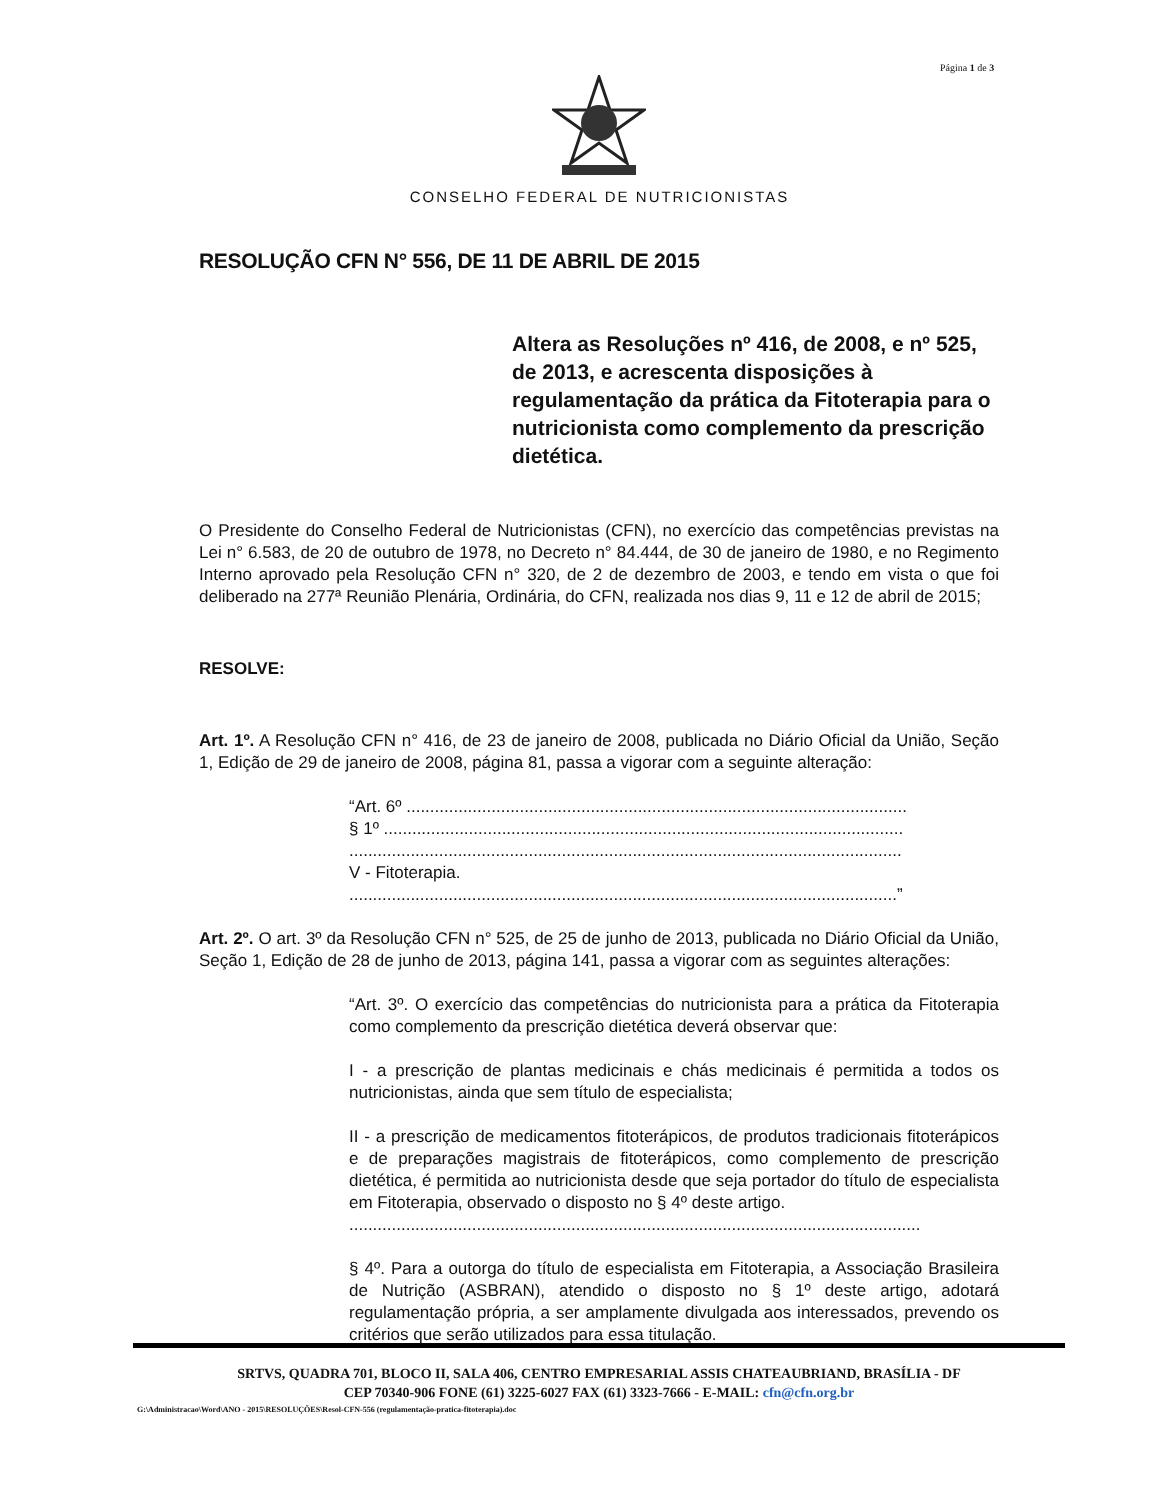Página 1 de 3
CONSELHO FEDERAL DE NUTRICIONISTAS
RESOLUÇÃO CFN N° 556, DE 11 DE ABRIL DE 2015
Altera as Resoluções nº 416, de 2008, e nº 525, de 2013, e acrescenta disposições à regulamentação da prática da Fitoterapia para o nutricionista como complemento da prescrição dietética.
O Presidente do Conselho Federal de Nutricionistas (CFN), no exercício das competências previstas na Lei n° 6.583, de 20 de outubro de 1978, no Decreto n° 84.444, de 30 de janeiro de 1980, e no Regimento Interno aprovado pela Resolução CFN n° 320, de 2 de dezembro de 2003, e tendo em vista o que foi deliberado na 277ª Reunião Plenária, Ordinária, do CFN, realizada nos dias 9, 11 e 12 de abril de 2015;
RESOLVE:
Art. 1º. A Resolução CFN n° 416, de 23 de janeiro de 2008, publicada no Diário Oficial da União, Seção 1, Edição de 29 de janeiro de 2008, página 81, passa a vigorar com a seguinte alteração:
“Art. 6º ..........................................................................................................
§ 1º ..............................................................................................................
.....................................................................................................................
V - Fitoterapia.
....................................................................................................................”
Art. 2º. O art. 3º da Resolução CFN n° 525, de 25 de junho de 2013, publicada no Diário Oficial da União, Seção 1, Edição de 28 de junho de 2013, página 141, passa a vigorar com as seguintes alterações:
“Art. 3º. O exercício das competências do nutricionista para a prática da Fitoterapia como complemento da prescrição dietética deverá observar que:
I - a prescrição de plantas medicinais e chás medicinais é permitida a todos os nutricionistas, ainda que sem título de especialista;
II - a prescrição de medicamentos fitoterápicos, de produtos tradicionais fitoterápicos e de preparações magistrais de fitoterápicos, como complemento de prescrição dietética, é permitida ao nutricionista desde que seja portador do título de especialista em Fitoterapia, observado o disposto no § 4º deste artigo.
.........................................................................................................................
§ 4º. Para a outorga do título de especialista em Fitoterapia, a Associação Brasileira de Nutrição (ASBRAN), atendido o disposto no § 1º deste artigo, adotará regulamentação própria, a ser amplamente divulgada aos interessados, prevendo os critérios que serão utilizados para essa titulação.
SRTVS, QUADRA 701, BLOCO II, SALA 406, CENTRO EMPRESARIAL ASSIS CHATEAUBRIAND, BRASÍLIA - DF
CEP 70340-906 FONE (61) 3225-6027 FAX (61) 3323-7666 - E-MAIL: cfn@cfn.org.br
G:\Administracao\Word\ANO - 2015\RESOLUÇÕES\Resol-CFN-556 (regulamentação-pratica-fitoterapia).doc